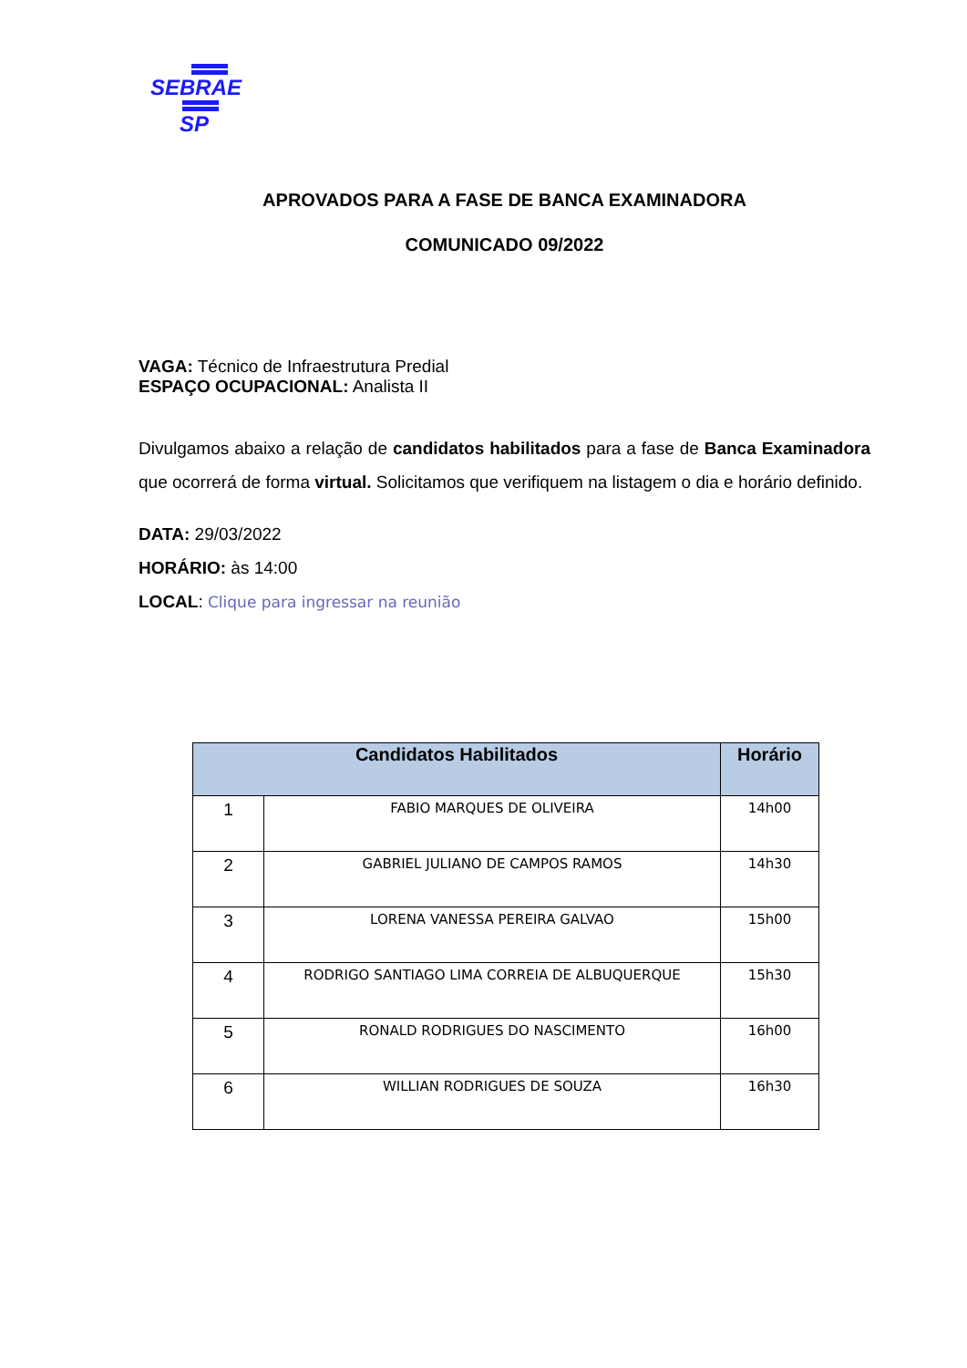SEBRAE
SP
APROVADOS PARA A FASE DE BANCA EXAMINADORA
COMUNICADO 09/2022
VAGA: Técnico de Infraestrutura Predial
ESPAÇO OCUPACIONAL: Analista II
Divulgamos abaixo a relação de candidatos habilitados para a fase de Banca Examinadora que ocorrerá de forma virtual. Solicitamos que verifiquem na listagem o dia e horário definido.
DATA: 29/03/2022
HORÁRIO: às 14:00
LOCAL: Clique para ingressar na reunião
| Candidatos Habilitados | | Horário |
| --- | --- | --- |
| 1 | FABIO MARQUES DE OLIVEIRA | 14h00 |
| 2 | GABRIEL JULIANO DE CAMPOS RAMOS | 14h30 |
| 3 | LORENA VANESSA PEREIRA GALVAO | 15h00 |
| 4 | RODRIGO SANTIAGO LIMA CORREIA DE ALBUQUERQUE | 15h30 |
| 5 | RONALD RODRIGUES DO NASCIMENTO | 16h00 |
| 6 | WILLIAN RODRIGUES DE SOUZA | 16h30 |